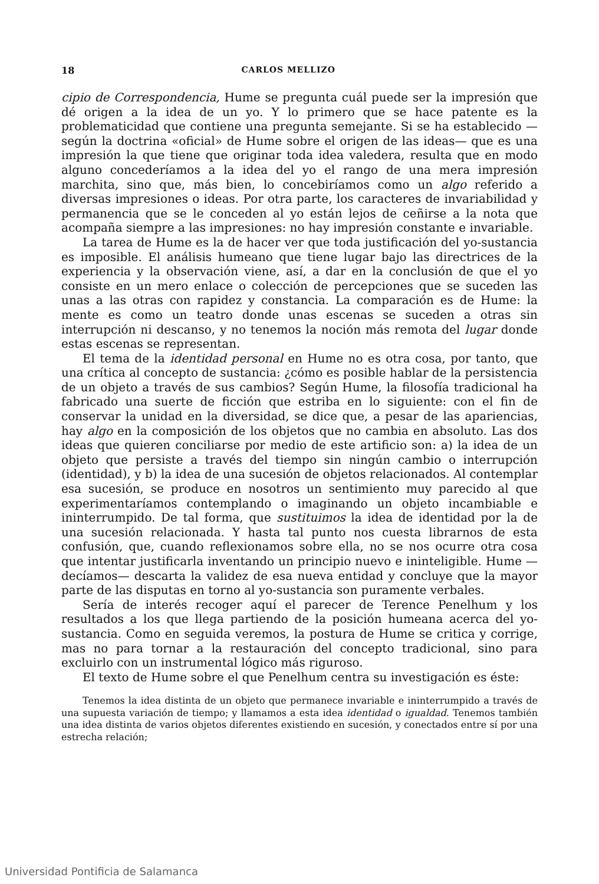18 CARLOS MELLIZO
cipio de Correspondencia, Hume se pregunta cuál puede ser la impresión que dé origen a la idea de un yo. Y lo primero que se hace patente es la problematicidad que contiene una pregunta semejante. Si se ha establecido —según la doctrina «oficial» de Hume sobre el origen de las ideas— que es una impresión la que tiene que originar toda idea valedera, resulta que en modo alguno concederíamos a la idea del yo el rango de una mera impresión marchita, sino que, más bien, lo concebiríamos como un algo referido a diversas impresiones o ideas. Por otra parte, los caracteres de invariabilidad y permanencia que se le conceden al yo están lejos de ceñirse a la nota que acompaña siempre a las impresiones: no hay impresión constante e invariable.
La tarea de Hume es la de hacer ver que toda justificación del yo-sustancia es imposible. El análisis humeano que tiene lugar bajo las directrices de la experiencia y la observación viene, así, a dar en la conclusión de que el yo consiste en un mero enlace o colección de percepciones que se suceden las unas a las otras con rapidez y constancia. La comparación es de Hume: la mente es como un teatro donde unas escenas se suceden a otras sin interrupción ni descanso, y no tenemos la noción más remota del lugar donde estas escenas se representan.
El tema de la identidad personal en Hume no es otra cosa, por tanto, que una crítica al concepto de sustancia: ¿cómo es posible hablar de la persistencia de un objeto a través de sus cambios? Según Hume, la filosofía tradicional ha fabricado una suerte de ficción que estriba en lo siguiente: con el fin de conservar la unidad en la diversidad, se dice que, a pesar de las apariencias, hay algo en la composición de los objetos que no cambia en absoluto. Las dos ideas que quieren conciliarse por medio de este artificio son: a) la idea de un objeto que persiste a través del tiempo sin ningún cambio o interrupción (identidad), y b) la idea de una sucesión de objetos relacionados. Al contemplar esa sucesión, se produce en nosotros un sentimiento muy parecido al que experimentaríamos contemplando o imaginando un objeto incambiable e ininterrumpido. De tal forma, que sustituimos la idea de identidad por la de una sucesión relacionada. Y hasta tal punto nos cuesta librarnos de esta confusión, que, cuando reflexionamos sobre ella, no se nos ocurre otra cosa que intentar justificarla inventando un principio nuevo e ininteligible. Hume —decíamos— descarta la validez de esa nueva entidad y concluye que la mayor parte de las disputas en torno al yo-sustancia son puramente verbales.
Sería de interés recoger aquí el parecer de Terence Penelhum y los resultados a los que llega partiendo de la posición humeana acerca del yo-sustancia. Como en seguida veremos, la postura de Hume se critica y corrige, mas no para tornar a la restauración del concepto tradicional, sino para excluirlo con un instrumental lógico más riguroso.
El texto de Hume sobre el que Penelhum centra su investigación es éste:
Tenemos la idea distinta de un objeto que permanece invariable e ininterrumpido a través de una supuesta variación de tiempo; y llamamos a esta idea identidad o igualdad. Tenemos también una idea distinta de varios objetos diferentes existiendo en sucesión, y conectados entre sí por una estrecha relación;
Universidad Pontificia de Salamanca